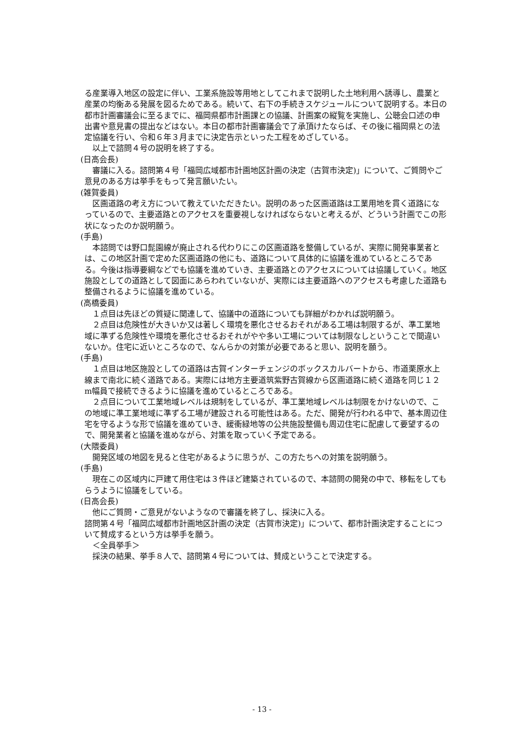る産業導入地区の設定に伴い、工業系施設等用地としてこれまで説明した土地利用へ誘導し、農業と産業の均衡ある発展を図るためである。続いて、右下の手続きスケジュールについて説明する。本日の都市計画審議会に至るまでに、福岡県都市計画課との協議、計画案の縦覧を実施し、公聴会口述の申出書や意見書の提出などはない。本日の都市計画審議会で了承頂けたならば、その後に福岡県との法定協議を行い、令和６年３月までに決定告示といった工程をめざしている。
以上で諮問４号の説明を終了する。
(日高会長)
審議に入る。諮問第４号「福岡広域都市計画地区計画の決定（古賀市決定)」について、ご質問やご意見のある方は挙手をもって発言願いたい。
(雑賀委員)
区画道路の考え方について教えていただきたい。説明のあった区画道路は工業用地を貫く道路になっているので、主要道路とのアクセスを重要視しなければならないと考えるが、どういう計画でこの形状になったのか説明願う。
(手島)
本諮問では野口髭園線が廃止される代わりにこの区画道路を整備しているが、実際に開発事業者とは、この地区計画で定めた区画道路の他にも、道路について具体的に協議を進めているところである。今後は指導要綱などでも協議を進めていき、主要道路とのアクセスについては協議していく。地区施設としての道路として図面にあらわれていないが、実際には主要道路へのアクセスも考慮した道路も整備されるように協議を進めている。
(高橋委員)
１点目は先ほどの質疑に関連して、協議中の道路についても詳細がわかれば説明願う。
２点目は危険性が大きいか又は著しく環境を悪化させるおそれがある工場は制限するが、準工業地域に準ずる危険性や環境を悪化させるおそれがやや多い工場については制限なしということで間違いないか。住宅に近いところなので、なんらかの対策が必要であると思い、説明を願う。
(手島)
１点目は地区施設としての道路は古賀インターチェンジのボックスカルバートから、市道栗原水上線まで南北に続く道路である。実際には地方主要道筑紫野古賀線から区画道路に続く道路を同じ１２m幅員で接続できるように協議を進めているところである。
２点目について工業地域レベルは規制をしているが、準工業地域レベルは制限をかけないので、この地域に準工業地域に準ずる工場が建設される可能性はある。ただ、開発が行われる中で、基本周辺住宅を守るような形で協議を進めていき、緩衝緑地等の公共施設整備も周辺住宅に配慮して要望するので、開発業者と協議を進めながら、対策を取っていく予定である。
(大隈委員)
開発区域の地図を見ると住宅があるように思うが、この方たちへの対策を説明願う。
(手島)
現在この区域内に戸建て用住宅は３件ほど建築されているので、本諮問の開発の中で、移転をしてもらうように協議をしている。
(日高会長)
他にご質問・ご意見がないようなので審議を終了し、採決に入る。
諮問第４号「福岡広域都市計画地区計画の決定（古賀市決定)」について、都市計画決定することについて賛成するという方は挙手を願う。
＜全員挙手＞
採決の結果、挙手８人で、諮問第４号については、賛成ということで決定する。
- 13 -